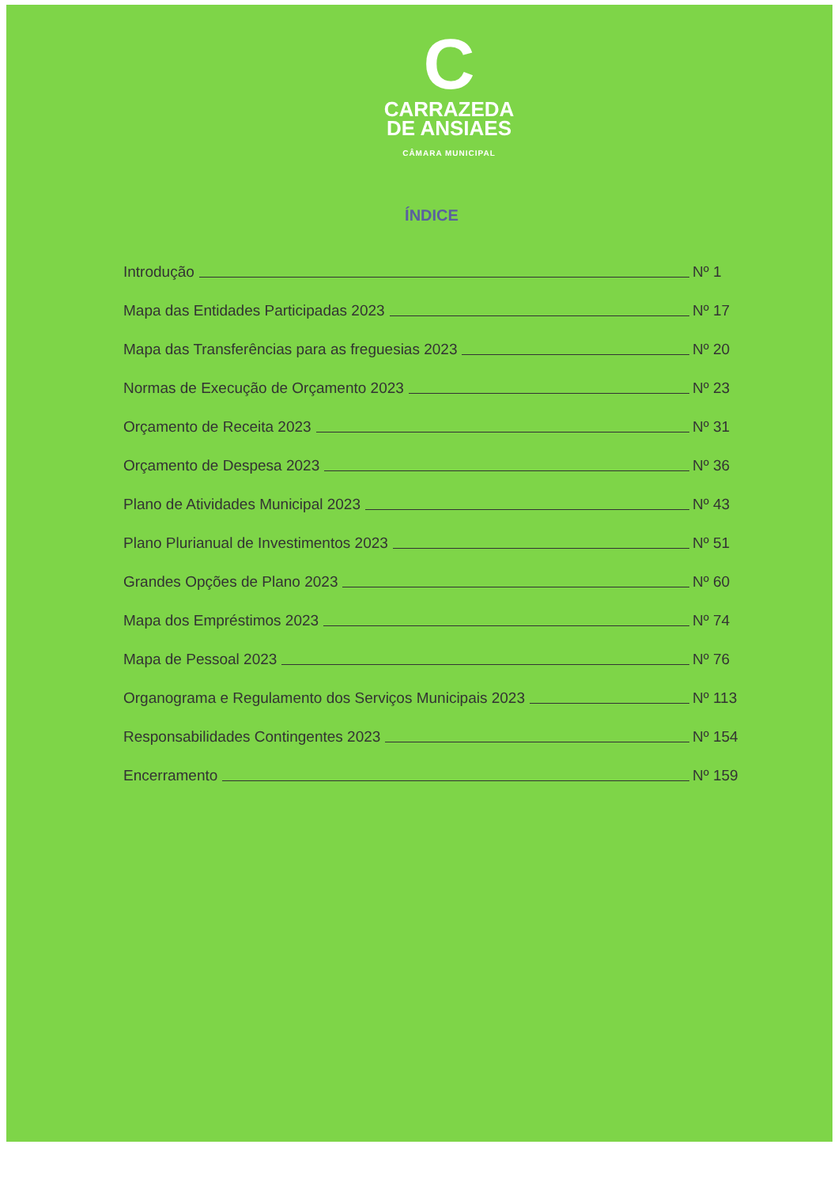C
CARRAZEDA
DE ANSIAES
CÂMARA MUNICIPAL
ÍNDICE
Introdução Nº 1
Mapa das Entidades Participadas 2023 Nº 17
Mapa das Transferências para as freguesias 2023 Nº 20
Normas de Execução de Orçamento 2023 Nº 23
Orçamento de Receita 2023 Nº 31
Orçamento de Despesa 2023 Nº 36
Plano de Atividades Municipal 2023 Nº 43
Plano Plurianual de Investimentos 2023 Nº 51
Grandes Opções de Plano 2023 Nº 60
Mapa dos Empréstimos 2023 Nº 74
Mapa de Pessoal 2023 Nº 76
Organograma e Regulamento dos Serviços Municipais 2023 Nº 113
Responsabilidades Contingentes 2023 Nº 154
Encerramento Nº 159